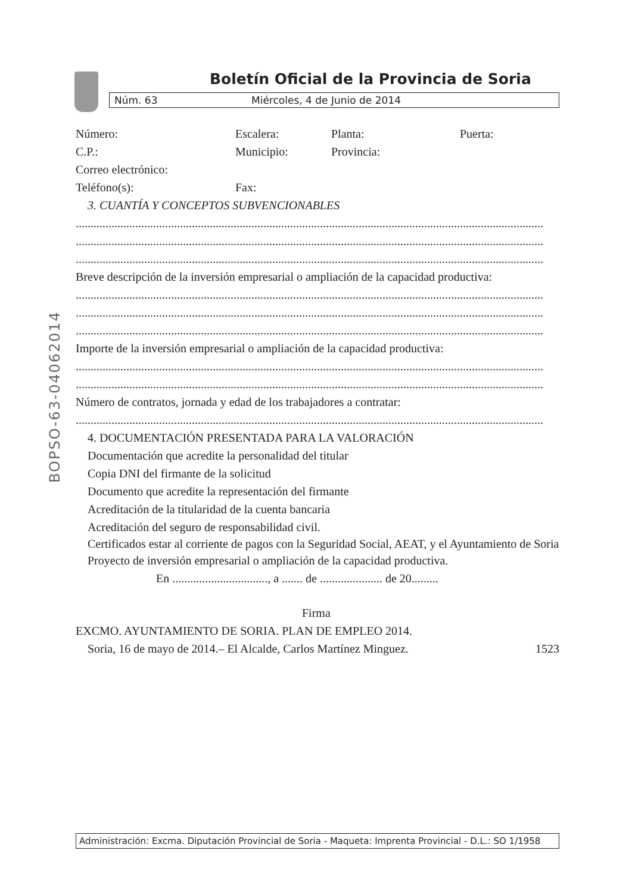BOPSO-63-04062014
Boletín Oficial de la Provincia de Soria
Núm. 63 Miércoles, 4 de Junio de 2014
Número:
Escalera:
Planta:
Puerta:
C.P.:
Municipio:
Provincia:
Correo electrónico:
Teléfono(s):
Fax:
3. CUANTÍA Y CONCEPTOS SUBVENCIONABLES
.............................................................................................................................................................
.............................................................................................................................................................
.............................................................................................................................................................
Breve descripción de la inversión empresarial o ampliación de la capacidad productiva:
.............................................................................................................................................................
.............................................................................................................................................................
.............................................................................................................................................................
Importe de la inversión empresarial o ampliación de la capacidad productiva:
.............................................................................................................................................................
.............................................................................................................................................................
Número de contratos, jornada y edad de los trabajadores a contratar:
.............................................................................................................................................................
4. DOCUMENTACIÓN PRESENTADA PARA LA VALORACIÓN
Documentación que acredite la personalidad del titular
Copia DNI del firmante de la solicitud
Documento que acredite la representación del firmante
Acreditación de la titularidad de la cuenta bancaria
Acreditación del seguro de responsabilidad civil.
Certificados estar al corriente de pagos con la Seguridad Social, AEAT, y el Ayuntamiento de Soria
Proyecto de inversión empresarial o ampliación de la capacidad productiva.
En ................................, a ....... de ..................... de 20.........
Firma
EXCMO. AYUNTAMIENTO DE SORIA. PLAN DE EMPLEO 2014.
Soria, 16 de mayo de 2014.– El Alcalde, Carlos Martínez Minguez. 1523
Administración: Excma. Diputación Provincial de Soria - Maqueta: Imprenta Provincial - D.L.: SO 1/1958